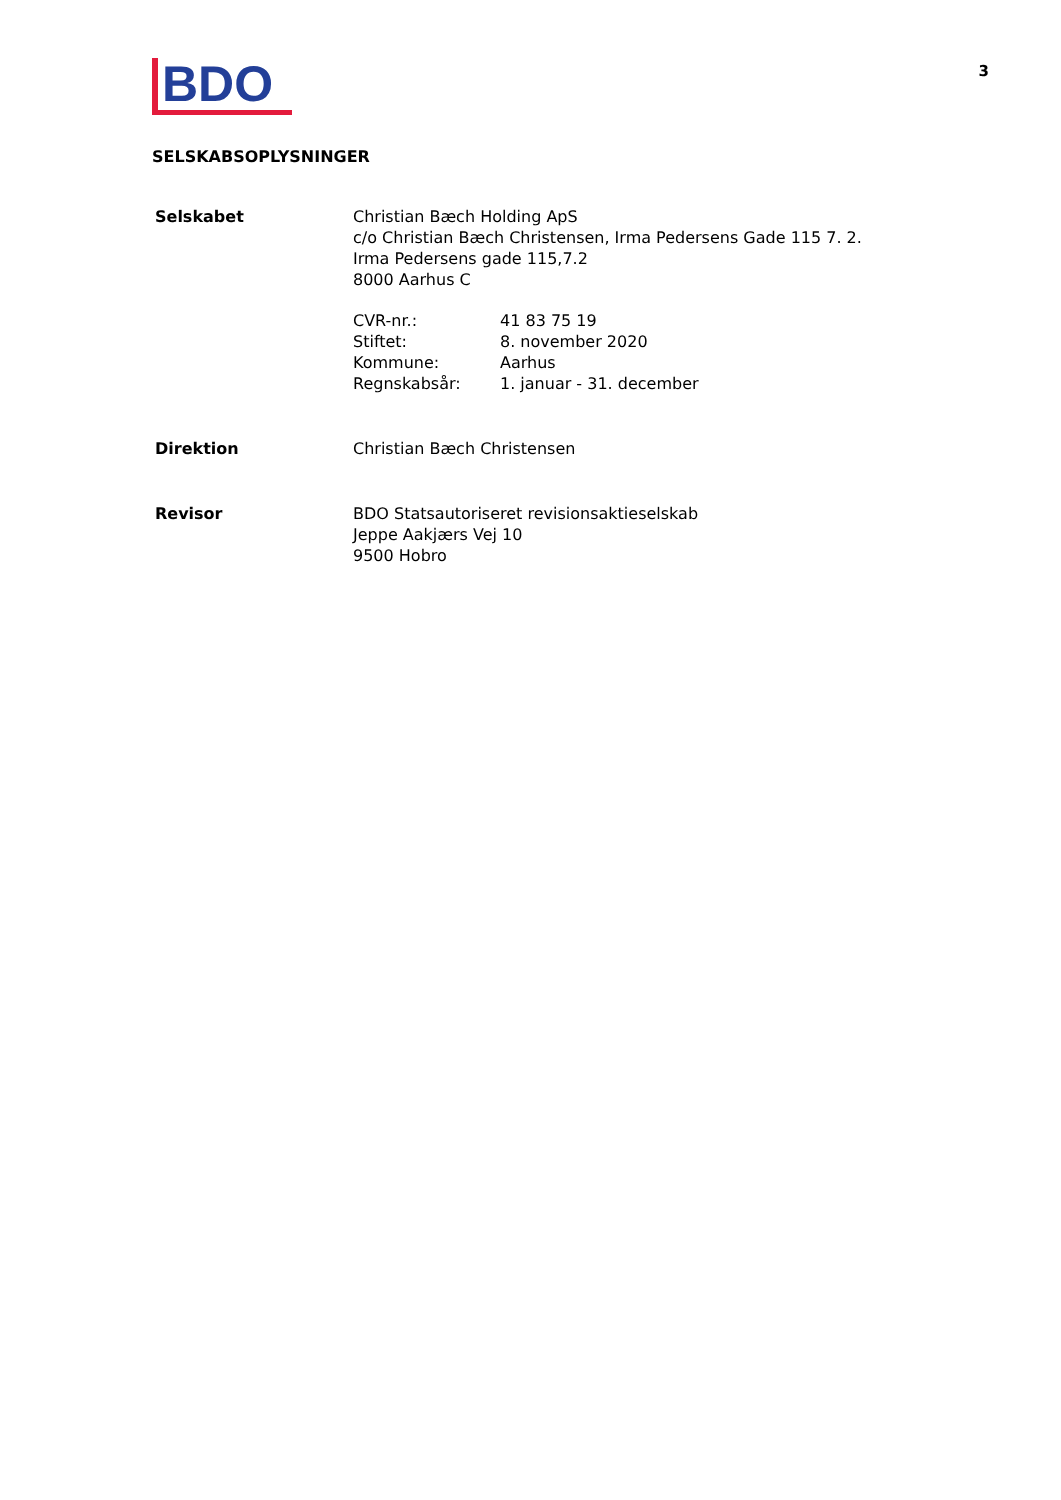3
BDO
SELSKABSOPLYSNINGER
Selskabet Christian Bæch Holding ApS
c/o Christian Bæch Christensen, Irma Pedersens Gade 115 7. 2.
Irma Pedersens gade 115,7.2
8000 Aarhus C
CVR-nr.:
Stiftet:
Kommune:
Regnskabsår:
41 83 75 19
8. november 2020
Aarhus
1. januar - 31. december
Direktion Christian Bæch Christensen
Revisor BDO Statsautoriseret revisionsaktieselskab
Jeppe Aakjærs Vej 10
9500 Hobro